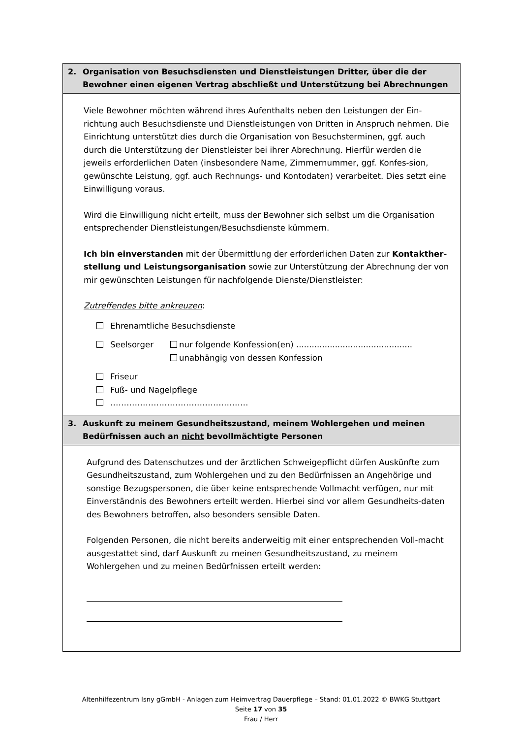2. Organisation von Besuchsdiensten und Dienstleistungen Dritter, über die der Bewohner einen eigenen Vertrag abschließt und Unterstützung bei Abrechnungen
Viele Bewohner möchten während ihres Aufenthalts neben den Leistungen der Ein-richtung auch Besuchsdienste und Dienstleistungen von Dritten in Anspruch nehmen. Die Einrichtung unterstützt dies durch die Organisation von Besuchsterminen, ggf. auch durch die Unterstützung der Dienstleister bei ihrer Abrechnung. Hierfür werden die jeweils erforderlichen Daten (insbesondere Name, Zimmernummer, ggf. Konfes-sion, gewünschte Leistung, ggf. auch Rechnungs- und Kontodaten) verarbeitet. Dies setzt eine Einwilligung voraus.
Wird die Einwilligung nicht erteilt, muss der Bewohner sich selbst um die Organisation entsprechender Dienstleistungen/Besuchsdienste kümmern.
Ich bin einverstanden mit der Übermittlung der erforderlichen Daten zur Kontakther-stellung und Leistungsorganisation sowie zur Unterstützung der Abrechnung der von mir gewünschten Leistungen für nachfolgende Dienste/Dienstleister:
Zutreffendes bitte ankreuzen:
Ehrenamtliche Besuchsdienste
Seelsorger nur folgende Konfession(en) .............................................
unabhängig von dessen Konfession
Friseur
Fuß- und Nagelpflege
……………………………………………
3. Auskunft zu meinem Gesundheitszustand, meinem Wohlergehen und meinen Bedürfnissen auch an nicht bevollmächtigte Personen
Aufgrund des Datenschutzes und der ärztlichen Schweigepflicht dürfen Auskünfte zum Gesundheitszustand, zum Wohlergehen und zu den Bedürfnissen an Angehörige und sonstige Bezugspersonen, die über keine entsprechende Vollmacht verfügen, nur mit Einverständnis des Bewohners erteilt werden. Hierbei sind vor allem Gesundheits-daten des Bewohners betroffen, also besonders sensible Daten.
Folgenden Personen, die nicht bereits anderweitig mit einer entsprechenden Voll-macht ausgestattet sind, darf Auskunft zu meinen Gesundheitszustand, zu meinem Wohlergehen und zu meinen Bedürfnissen erteilt werden:
Altenhilfezentrum Isny gGmbH - Anlagen zum Heimvertrag Dauerpflege – Stand: 01.01.2022 © BWKG Stuttgart
Seite 17 von 35
Frau / Herr